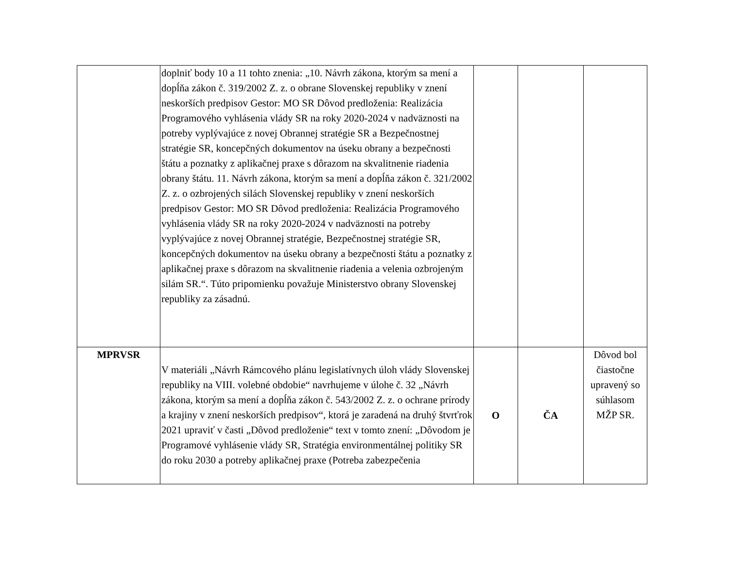| | doplniť body 10 a 11 tohto znenia: „10. Návrh zákona, ktorým sa mení a dopĺňa zákon č. 319/2002 Z. z. o obrane Slovenskej republiky v znení neskorších predpisov Gestor: MO SR Dôvod predloženia: Realizácia Programového vyhlásenia vlády SR na roky 2020-2024 v nadväznosti na potreby vyplývajúce z novej Obrannej stratégie SR a Bezpečnostnej stratégie SR, koncepčných dokumentov na úseku obrany a bezpečnosti štátu a poznatky z aplikačnej praxe s dôrazom na skvalitnenie riadenia obrany štátu. 11. Návrh zákona, ktorým sa mení a dopĺňa zákon č. 321/2002 Z. z. o ozbrojených silách Slovenskej republiky v znení neskorších predpisov Gestor: MO SR Dôvod predloženia: Realizácia Programového vyhlásenia vlády SR na roky 2020-2024 v nadväznosti na potreby vyplývajúce z novej Obrannej stratégie, Bezpečnostnej stratégie SR, koncepčných dokumentov na úseku obrany a bezpečnosti štátu a poznatky z aplikačnej praxe s dôrazom na skvalitnenie riadenia a velenia ozbrojeným silám SR.“. Túto pripomienku považuje Ministerstvo obrany Slovenskej republiky za zásadnú. | | | |
| MPRVSR | V materiáli „Návrh Rámcového plánu legislatívnych úloh vlády Slovenskej republiky na VIII. volebné obdobie“ navrhujeme v úlohe č. 32 „Návrh zákona, ktorým sa mení a dopĺňa zákon č. 543/2002 Z. z. o ochrane prírody a krajiny v znení neskorších predpisov“, ktorá je zaradená na druhý štvrťrok 2021 upraviť v časti „Dôvod predloženie“ text v tomto znení: „Dôvodom je Programové vyhlásenie vlády SR, Stratégia environmentálnej politiky SR do roku 2030 a potreby aplikačnej praxe (Potreba zabezpečenia | O | ČA | Dôvod bol čiastočne upravený so súhlasom MŽP SR. |